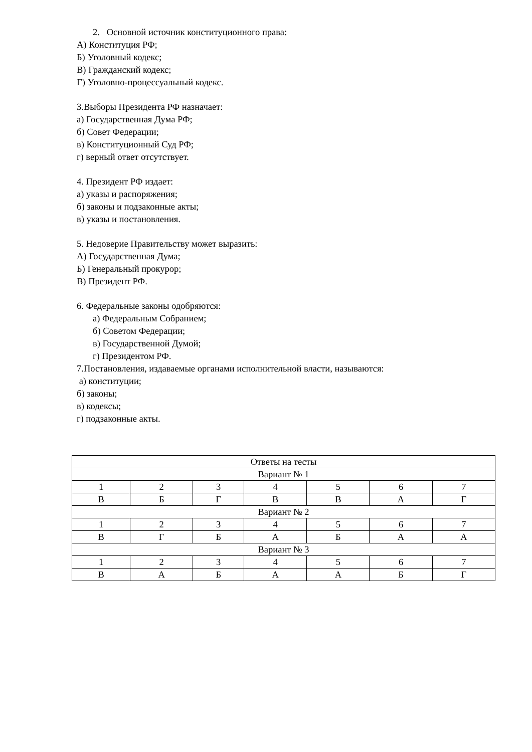2. Основной источник конституционного права:
А) Конституция РФ;
Б) Уголовный кодекс;
В) Гражданский кодекс;
Г) Уголовно-процессуальный кодекс.
3.Выборы Президента РФ назначает:
а) Государственная Дума РФ;
б) Совет Федерации;
в) Конституционный Суд РФ;
г) верный ответ отсутствует.
4. Президент РФ издает:
а) указы и распоряжения;
б) законы и подзаконные акты;
в) указы и постановления.
5. Недоверие Правительству может выразить:
А) Государственная Дума;
Б) Генеральный прокурор;
В) Президент РФ.
6. Федеральные законы одобряются:
а) Федеральным Собранием;
б) Советом Федерации;
в) Государственной Думой;
г) Президентом РФ.
7.Постановления, издаваемые органами исполнительной власти, называются:
а) конституции;
б) законы;
в) кодексы;
г) подзаконные акты.
| Ответы на тесты | | | | | | |
| Вариант № 1 | | | | | | |
| 1 | 2 | 3 | 4 | 5 | 6 | 7 |
| В | Б | Г | В | В | А | Г |
| Вариант № 2 | | | | | | |
| 1 | 2 | 3 | 4 | 5 | 6 | 7 |
| В | Г | Б | А | Б | А | А |
| Вариант № 3 | | | | | | |
| 1 | 2 | 3 | 4 | 5 | 6 | 7 |
| В | А | Б | А | А | Б | Г |